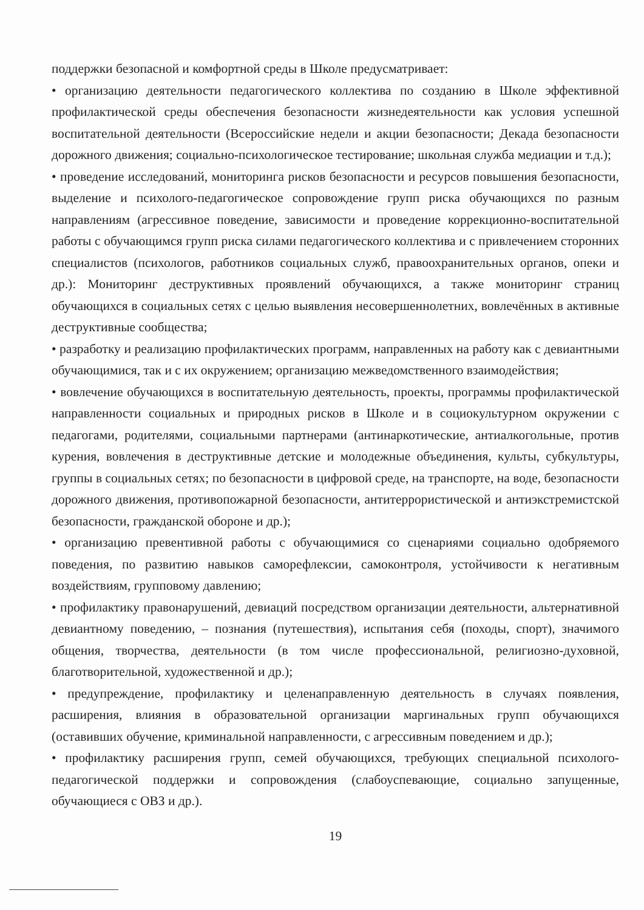поддержки безопасной и комфортной среды в Школе предусматривает:
• организацию деятельности педагогического коллектива по созданию в Школе эффективной профилактической среды обеспечения безопасности жизнедеятельности как условия успешной воспитательной деятельности (Всероссийские недели и акции безопасности; Декада безопасности дорожного движения; социально-психологическое тестирование; школьная служба медиации и т.д.);
• проведение исследований, мониторинга рисков безопасности и ресурсов повышения безопасности, выделение и психолого-педагогическое сопровождение групп риска обучающихся по разным направлениям (агрессивное поведение, зависимости и проведение коррекционно-воспитательной работы с обучающимся групп риска силами педагогического коллектива и с привлечением сторонних специалистов (психологов, работников социальных служб, правоохранительных органов, опеки и др.): Мониторинг деструктивных проявлений обучающихся, а также мониторинг страниц обучающихся в социальных сетях с целью выявления несовершеннолетних, вовлечённых в активные деструктивные сообщества;
• разработку и реализацию профилактических программ, направленных на работу как с девиантными обучающимися, так и с их окружением; организацию межведомственного взаимодействия;
• вовлечение обучающихся в воспитательную деятельность, проекты, программы профилактической направленности социальных и природных рисков в Школе и в социокультурном окружении с педагогами, родителями, социальными партнерами (антинаркотические, антиалкогольные, против курения, вовлечения в деструктивные детские и молодежные объединения, культы, субкультуры, группы в социальных сетях; по безопасности в цифровой среде, на транспорте, на воде, безопасности дорожного движения, противопожарной безопасности, антитеррористической и антиэкстремистской безопасности, гражданской обороне и др.);
• организацию превентивной работы с обучающимися со сценариями социально одобряемого поведения, по развитию навыков саморефлексии, самоконтроля, устойчивости к негативным воздействиям, групповому давлению;
• профилактику правонарушений, девиаций посредством организации деятельности, альтернативной девиантному поведению, – познания (путешествия), испытания себя (походы, спорт), значимого общения, творчества, деятельности (в том числе профессиональной, религиозно-духовной, благотворительной, художественной и др.);
• предупреждение, профилактику и целенаправленную деятельность в случаях появления, расширения, влияния в образовательной организации маргинальных групп обучающихся (оставивших обучение, криминальной направленности, с агрессивным поведением и др.);
• профилактику расширения групп, семей обучающихся, требующих специальной психолого-педагогической поддержки и сопровождения (слабоуспевающие, социально запущенные, обучающиеся с ОВЗ и др.).
19